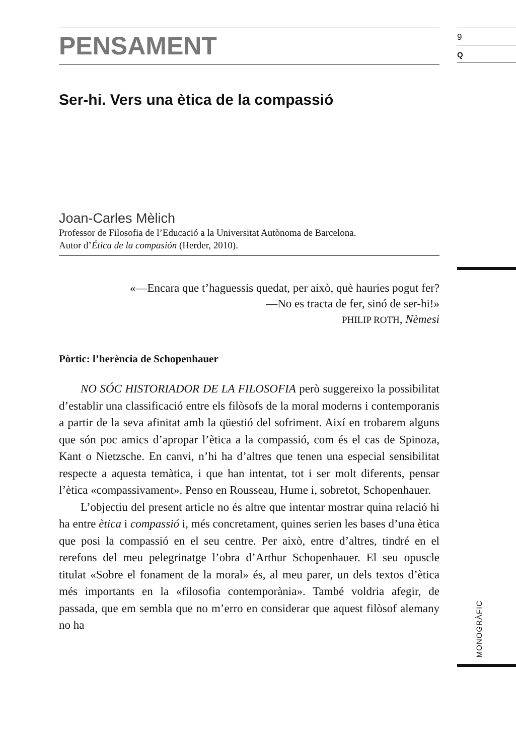PENSAMENT
Ser-hi. Vers una ètica de la compassió
Joan-Carles Mèlich
Professor de Filosofia de l’Educació a la Universitat Autònoma de Barcelona.
Autor d’Ética de la compasión (Herder, 2010).
«—Encara que t’haguessis quedat, per això, què hauries pogut fer?
—No es tracta de fer, sinó de ser-hi!»
PHILIP ROTH, Nèmesi
Pòrtic: l’herència de Schopenhauer
NO SÓC HISTORIADOR DE LA FILOSOFIA però suggereixo la possibilitat d’establir una classificació entre els filòsofs de la moral moderns i contemporanis a partir de la seva afinitat amb la qüestió del sofriment. Així en trobarem alguns que són poc amics d’apropar l’ètica a la compassió, com és el cas de Spinoza, Kant o Nietzsche. En canvi, n’hi ha d’altres que tenen una especial sensibilitat respecte a aquesta temàtica, i que han intentat, tot i ser molt diferents, pensar l’ètica «compassivament». Penso en Rousseau, Hume i, sobretot, Schopenhauer.
L’objectiu del present article no és altre que intentar mostrar quina relació hi ha entre ètica i compassió i, més concretament, quines serien les bases d’una ètica que posi la compassió en el seu centre. Per això, entre d’altres, tindré en el rerefons del meu pelegrinatge l’obra d’Arthur Schopenhauer. El seu opuscle titulat «Sobre el fonament de la moral» és, al meu parer, un dels textos d’ètica més importants en la «filosofia contemporània». També voldria afegir, de passada, que em sembla que no m’erro en considerar que aquest filòsof alemany no ha
9
Q
MONOGRÀFIC